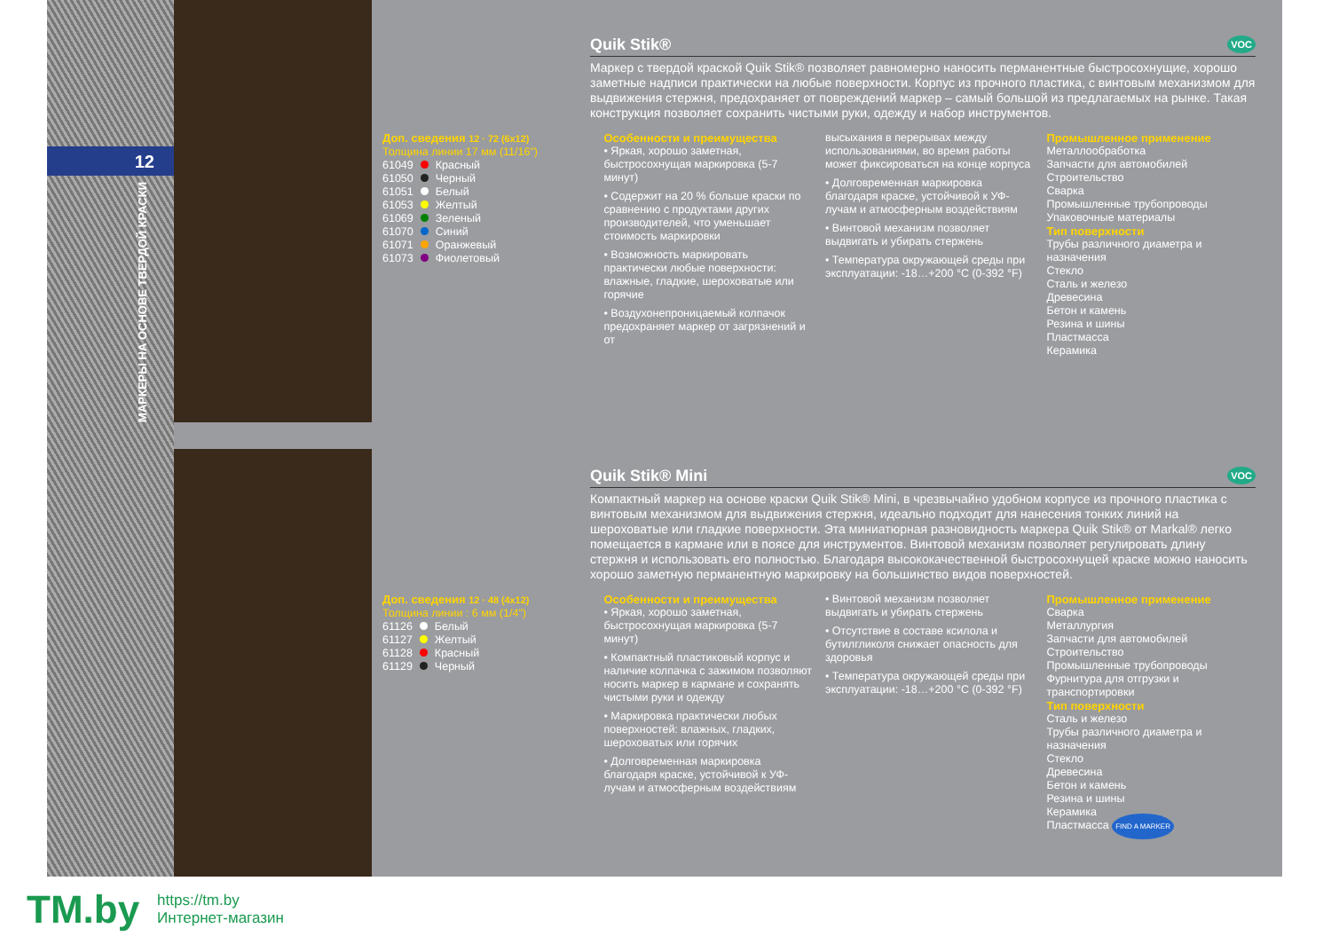12
МАРКЕРЫ НА ОСНОВЕ ТВЕРДОЙ КРАСКИ
Quik Stik® VOC
Маркер с твердой краской Quik Stik® позволяет равномерно наносить перманентные быстросохнущие, хорошо заметные надписи практически на любые поверхности. Корпус из прочного пластика, с винтовым механизмом для выдвижения стержня, предохраняет от повреждений маркер – самый большой из предлагаемых на рынке. Такая конструкция позволяет сохранить чистыми руки, одежду и набор инструментов.
Доп. сведения 12 · 72 (6x12)
Толщина линии 17 мм (11/16")
61049 Красный
61050 Черный
61051 Белый
61053 Желтый
61069 Зеленый
61070 Синий
61071 Оранжевый
61073 Фиолетовый
Особенности и преимущества
• Яркая, хорошо заметная, быстросохнущая маркировка (5-7 минут)
• Содержит на 20 % больше краски по сравнению с продуктами других производителей, что уменьшает стоимость маркировки
• Возможность маркировать практически любые поверхности: влажные, гладкие, шероховатые или горячие
• Воздухонепроницаемый колпачок предохраняет маркер от загрязнений и от
высыхания в перерывах между использованиями, во время работы может фиксироваться на конце корпуса
• Долговременная маркировка благодаря краске, устойчивой к УФ-лучам и атмосферным воздействиям
• Винтовой механизм позволяет выдвигать и убирать стержень
• Температура окружающей среды при эксплуатации: -18…+200 °C (0-392 °F)
Промышленное применение
Металлообработка
Запчасти для автомобилей
Строительство
Сварка
Промышленные трубопроводы
Упаковочные материалы
Тип поверхности
Трубы различного диаметра и назначения
Стекло
Сталь и железо
Древесина
Бетон и камень
Резина и шины
Пластмасса
Керамика
Quik Stik® Mini VOC
Компактный маркер на основе краски Quik Stik® Mini, в чрезвычайно удобном корпусе из прочного пластика с винтовым механизмом для выдвижения стержня, идеально подходит для нанесения тонких линий на шероховатые или гладкие поверхности. Эта миниатюрная разновидность маркера Quik Stik® от Markal® легко помещается в кармане или в поясе для инструментов. Винтовой механизм позволяет регулировать длину стержня и использовать его полностью. Благодаря высококачественной быстросохнущей краске можно наносить хорошо заметную перманентную маркировку на большинство видов поверхностей.
Доп. сведения 12 · 48 (4x12)
Толщина линии : 6 мм (1/4")
61126 Белый
61127 Желтый
61128 Красный
61129 Черный
Особенности и преимущества
• Яркая, хорошо заметная, быстросохнущая маркировка (5-7 минут)
• Компактный пластиковый корпус и наличие колпачка с зажимом позволяют носить маркер в кармане и сохранять чистыми руки и одежду
• Маркировка практически любых поверхностей: влажных, гладких, шероховатых или горячих
• Долговременная маркировка благодаря краске, устойчивой к УФ-лучам и атмосферным воздействиям
• Винтовой механизм позволяет выдвигать и убирать стержень
• Отсутствие в составе ксилола и бутилгликоля снижает опасность для здоровья
• Температура окружающей среды при эксплуатации: -18…+200 °C (0-392 °F)
Промышленное применение
Сварка
Металлургия
Запчасти для автомобилей
Строительство
Промышленные трубопроводы
Фурнитура для отгрузки и транспортировки
Тип поверхности
Сталь и железо
Трубы различного диаметра и назначения
Стекло
Древесина
Бетон и камень
Резина и шины
Керамика
Пластмасса FIND A MARKER
TM.by
https://tm.by
Интернет-магазин